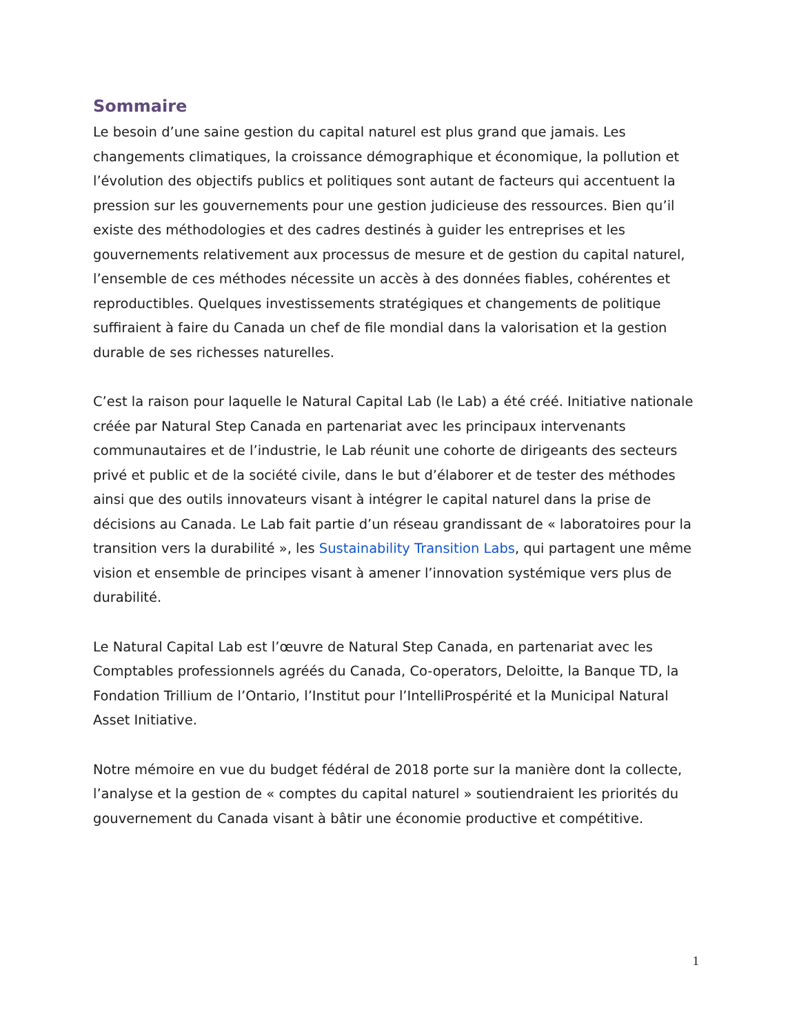Sommaire
Le besoin d’une saine gestion du capital naturel est plus grand que jamais. Les changements climatiques, la croissance démographique et économique, la pollution et l’évolution des objectifs publics et politiques sont autant de facteurs qui accentuent la pression sur les gouvernements pour une gestion judicieuse des ressources. Bien qu’il existe des méthodologies et des cadres destinés à guider les entreprises et les gouvernements relativement aux processus de mesure et de gestion du capital naturel, l’ensemble de ces méthodes nécessite un accès à des données fiables, cohérentes et reproductibles. Quelques investissements stratégiques et changements de politique suffiraient à faire du Canada un chef de file mondial dans la valorisation et la gestion durable de ses richesses naturelles.
C’est la raison pour laquelle le Natural Capital Lab (le Lab) a été créé. Initiative nationale créée par Natural Step Canada en partenariat avec les principaux intervenants communautaires et de l’industrie, le Lab réunit une cohorte de dirigeants des secteurs privé et public et de la société civile, dans le but d’élaborer et de tester des méthodes ainsi que des outils innovateurs visant à intégrer le capital naturel dans la prise de décisions au Canada. Le Lab fait partie d’un réseau grandissant de « laboratoires pour la transition vers la durabilité », les Sustainability Transition Labs, qui partagent une même vision et ensemble de principes visant à amener l’innovation systémique vers plus de durabilité.
Le Natural Capital Lab est l’œuvre de Natural Step Canada, en partenariat avec les Comptables professionnels agréés du Canada, Co-operators, Deloitte, la Banque TD, la Fondation Trillium de l’Ontario, l’Institut pour l’IntelliProspérité et la Municipal Natural Asset Initiative.
Notre mémoire en vue du budget fédéral de 2018 porte sur la manière dont la collecte, l’analyse et la gestion de « comptes du capital naturel » soutiendraient les priorités du gouvernement du Canada visant à bâtir une économie productive et compétitive.
1